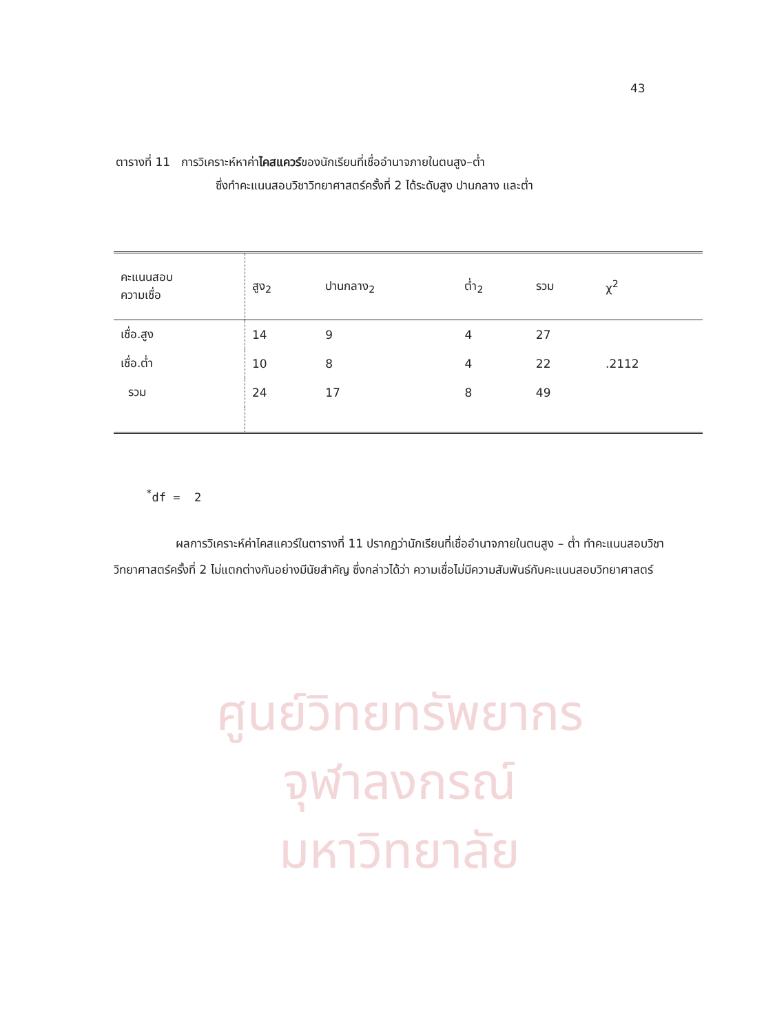43
ตารางที่ 11 การวิเคราะห์หาค่าไคสแควร์ของนักเรียนที่เชื่ออำนาจภายในตนสูง–ต่ำ
ซึ่งทำคะแนนสอบวิชาวิทยาศาสตร์ครั้งที่ 2 ได้ระดับสูง ปานกลาง และต่ำ
| คะแนนสอบ ความเชื่อ | สูง<sub>2</sub> | ปานกลาง<sub>2</sub> | ต่ำ<sub>2</sub> | รวม | χ<sup>2</sup> |
| --- | --- | --- | --- | --- | --- |
| เชื่อ.สูง | 14 | 9 | 4 | 27 | |
| เชื่อ.ต่ำ | 10 | 8 | 4 | 22 | .2112 |
| รวม | 24 | 17 | 8 | 49 | |
<sup>*</sup> df = 2
ผลการวิเคราะห์ค่าไคสแควร์ในตารางที่ 11 ปรากฏว่านักเรียนที่เชื่ออำนาจภายในตนสูง – ต่ำ ทำคะแนนสอบวิชาวิทยาศาสตร์ครั้งที่ 2 ไม่แตกต่างกันอย่างมีนัยสำคัญ ซึ่งกล่าวได้ว่า ความเชื่อไม่มีความสัมพันธ์กับคะแนนสอบวิทยาศาสตร์
ศูนย์วิทยทรัพยากร
จุฬาลงกรณ์มหาวิทยาลัย